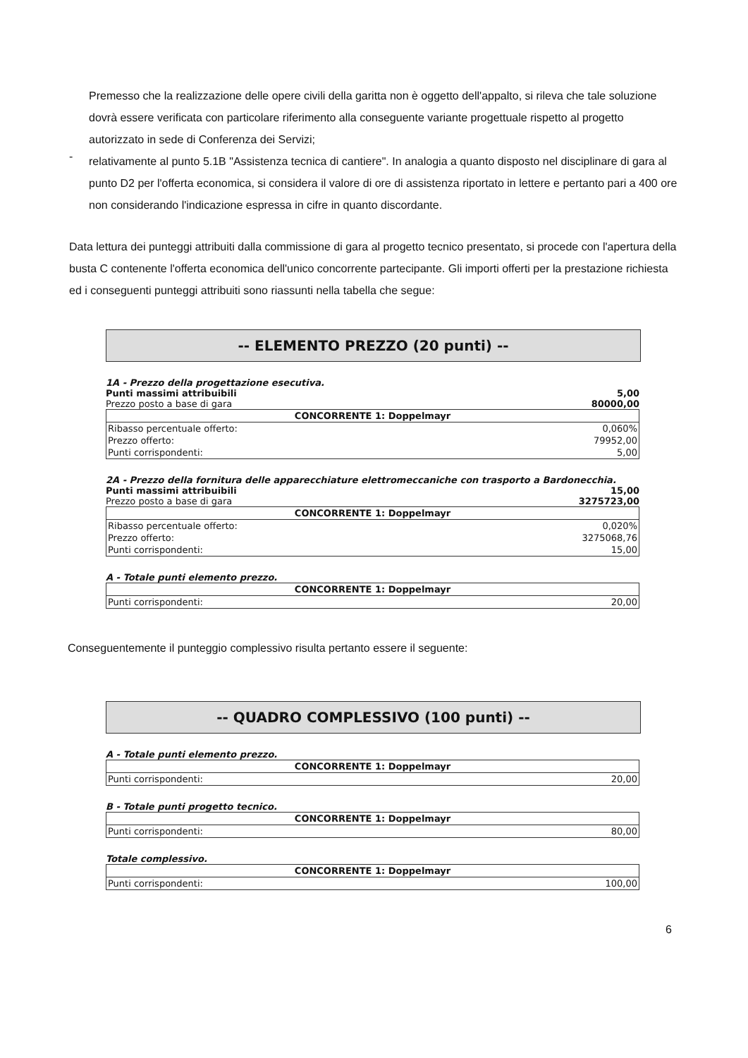Premesso che la realizzazione delle opere civili della garitta non è oggetto dell'appalto, si rileva che tale soluzione dovrà essere verificata con particolare riferimento alla conseguente variante progettuale rispetto al progetto autorizzato in sede di Conferenza dei Servizi;
-
relativamente al punto 5.1B "Assistenza tecnica di cantiere". In analogia a quanto disposto nel disciplinare di gara al punto D2 per l'offerta economica, si considera il valore di ore di assistenza riportato in lettere e pertanto pari a 400 ore non considerando l'indicazione espressa in cifre in quanto discordante.
Data lettura dei punteggi attribuiti dalla commissione di gara al progetto tecnico presentato, si procede con l'apertura della busta C contenente l'offerta economica dell'unico concorrente partecipante. Gli importi offerti per la prestazione richiesta ed i conseguenti punteggi attribuiti sono riassunti nella tabella che segue:
-- ELEMENTO PREZZO (20 punti) --
1A - Prezzo della progettazione esecutiva.
Punti massimi attribuibili 5,00
Prezzo posto a base di gara 80000,00
| CONCORRENTE 1: Doppelmayr | |
| --- | --- |
| Ribasso percentuale offerto: | 0,060% |
| Prezzo offerto: | 79952,00 |
| Punti corrispondenti: | 5,00 |
2A - Prezzo della fornitura delle apparecchiature elettromeccaniche con trasporto a Bardonecchia.
Punti massimi attribuibili 15,00
Prezzo posto a base di gara 3275723,00
| CONCORRENTE 1: Doppelmayr | |
| --- | --- |
| Ribasso percentuale offerto: | 0,020% |
| Prezzo offerto: | 3275068,76 |
| Punti corrispondenti: | 15,00 |
A - Totale punti elemento prezzo.
| CONCORRENTE 1: Doppelmayr | |
| --- | --- |
| Punti corrispondenti: | 20,00 |
Conseguentemente il punteggio complessivo risulta pertanto essere il seguente:
-- QUADRO COMPLESSIVO (100 punti) --
A - Totale punti elemento prezzo.
| CONCORRENTE 1: Doppelmayr | |
| --- | --- |
| Punti corrispondenti: | 20,00 |
B - Totale punti progetto tecnico.
| CONCORRENTE 1: Doppelmayr | |
| --- | --- |
| Punti corrispondenti: | 80,00 |
Totale complessivo.
| CONCORRENTE 1: Doppelmayr | |
| --- | --- |
| Punti corrispondenti: | 100,00 |
6